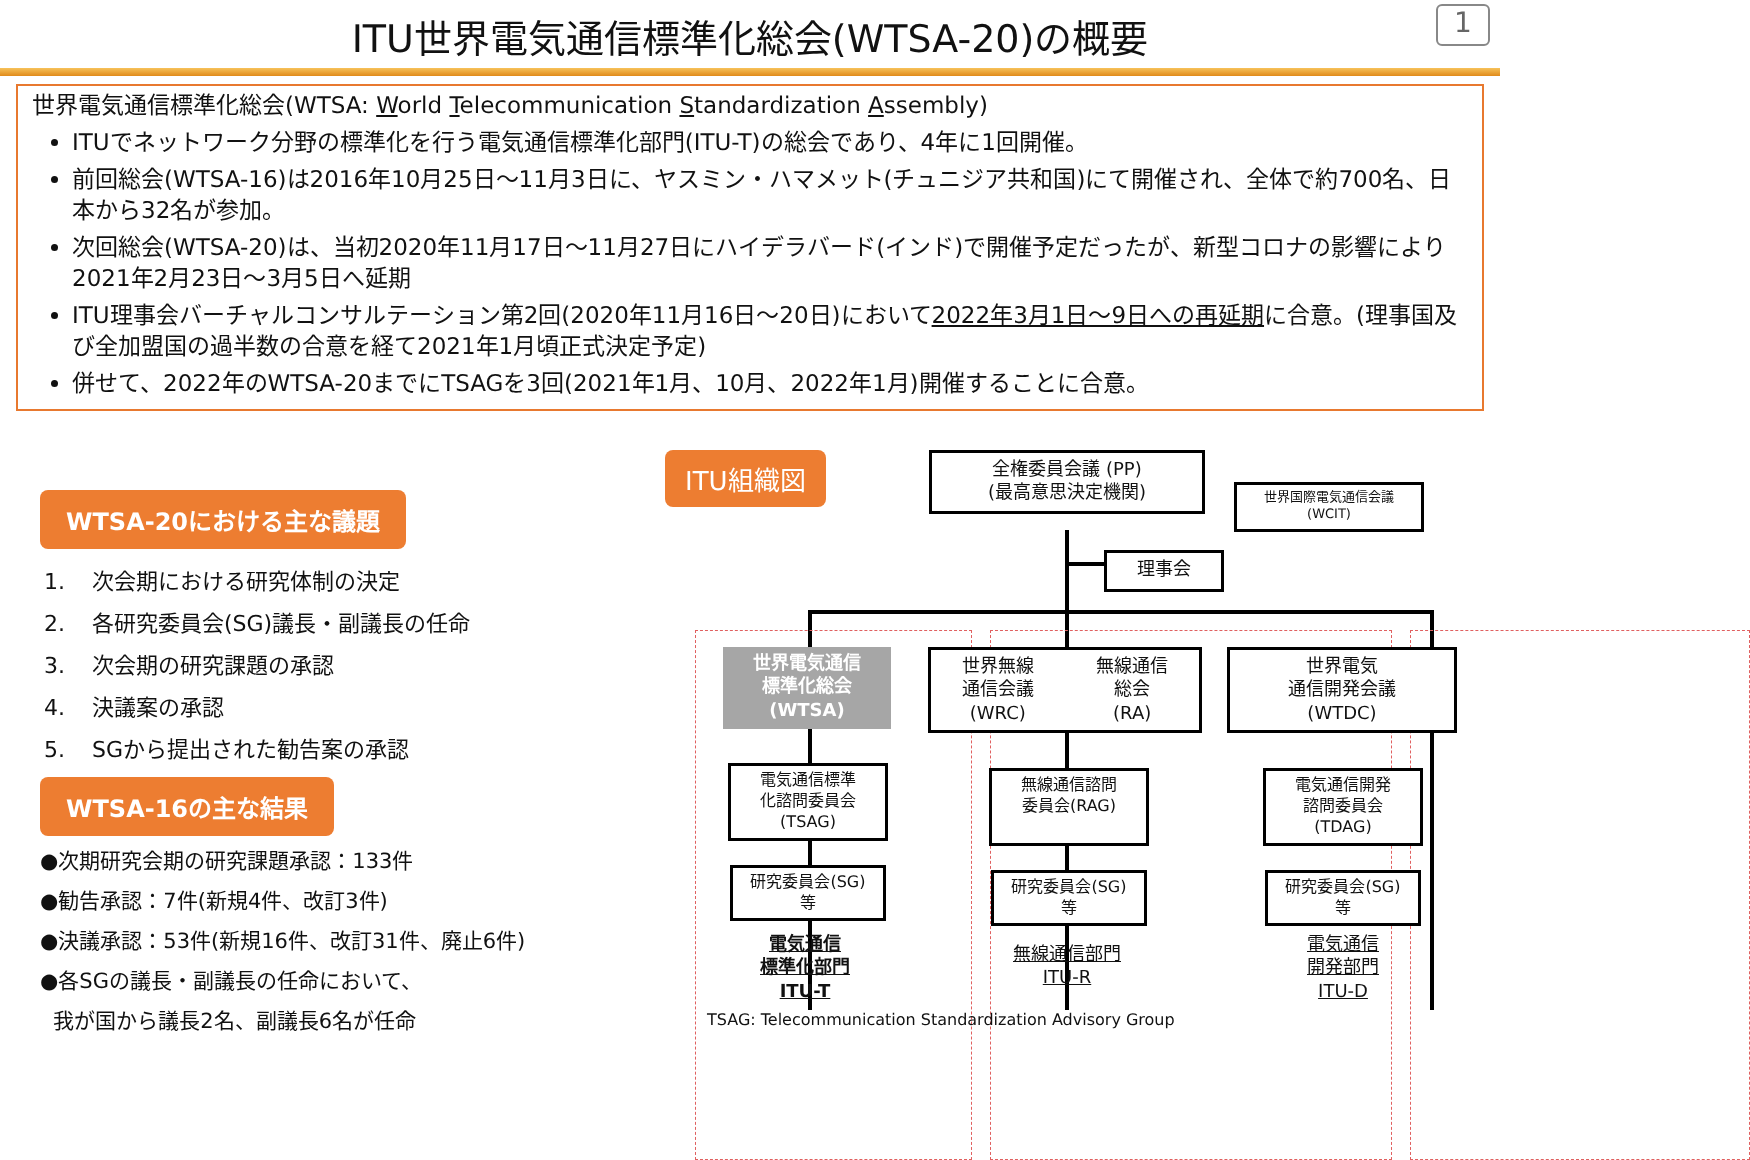ITU世界電気通信標準化総会(WTSA-20)の概要
1
世界電気通信標準化総会(WTSA: World Telecommunication Standardization Assembly)
ITUでネットワーク分野の標準化を行う電気通信標準化部門(ITU-T)の総会であり、4年に1回開催。
前回総会(WTSA-16)は2016年10月25日～11月3日に、ヤスミン・ハマメット(チュニジア共和国)にて開催され、全体で約700名、日本から32名が参加。
次回総会(WTSA-20)は、当初2020年11月17日～11月27日にハイデラバード(インド)で開催予定だったが、新型コロナの影響により2021年2月23日～3月5日へ延期
ITU理事会バーチャルコンサルテーション第2回(2020年11月16日～20日)において2022年3月1日～9日への再延期に合意。(理事国及び全加盟国の過半数の合意を経て2021年1月頃正式決定予定)
併せて、2022年のWTSA-20までにTSAGを3回(2021年1月、10月、2022年1月)開催することに合意。
WTSA-20における主な議題
1. 次会期における研究体制の決定
2. 各研究委員会(SG)議長・副議長の任命
3. 次会期の研究課題の承認
4. 決議案の承認
5. SGから提出された勧告案の承認
WTSA-16の主な結果
●次期研究会期の研究課題承認：133件
●勧告承認：7件(新規4件、改訂3件)
●決議承認：53件(新規16件、改訂31件、廃止6件)
●各SGの議長・副議長の任命において、
我が国から議長2名、副議長6名が任命
全権委員会議 (PP)
(最高意思決定機関)
世界国際電気通信会議
(WCIT)
理事会
ITU組織図
世界電気通信
標準化総会
(WTSA)
世界無線
通信会議
(WRC) 無線通信
総会
(RA)
世界電気
通信開発会議
(WTDC)
電気通信標準
化諮問委員会
(TSAG)
無線通信諮問
委員会(RAG)
電気通信開発
諮問委員会
(TDAG)
研究委員会(SG)
等
研究委員会(SG)
等
研究委員会(SG)
等
電気通信
標準化部門
ITU-T
無線通信部門
ITU-R
電気通信
開発部門
ITU-D
TSAG: Telecommunication Standardization Advisory Group